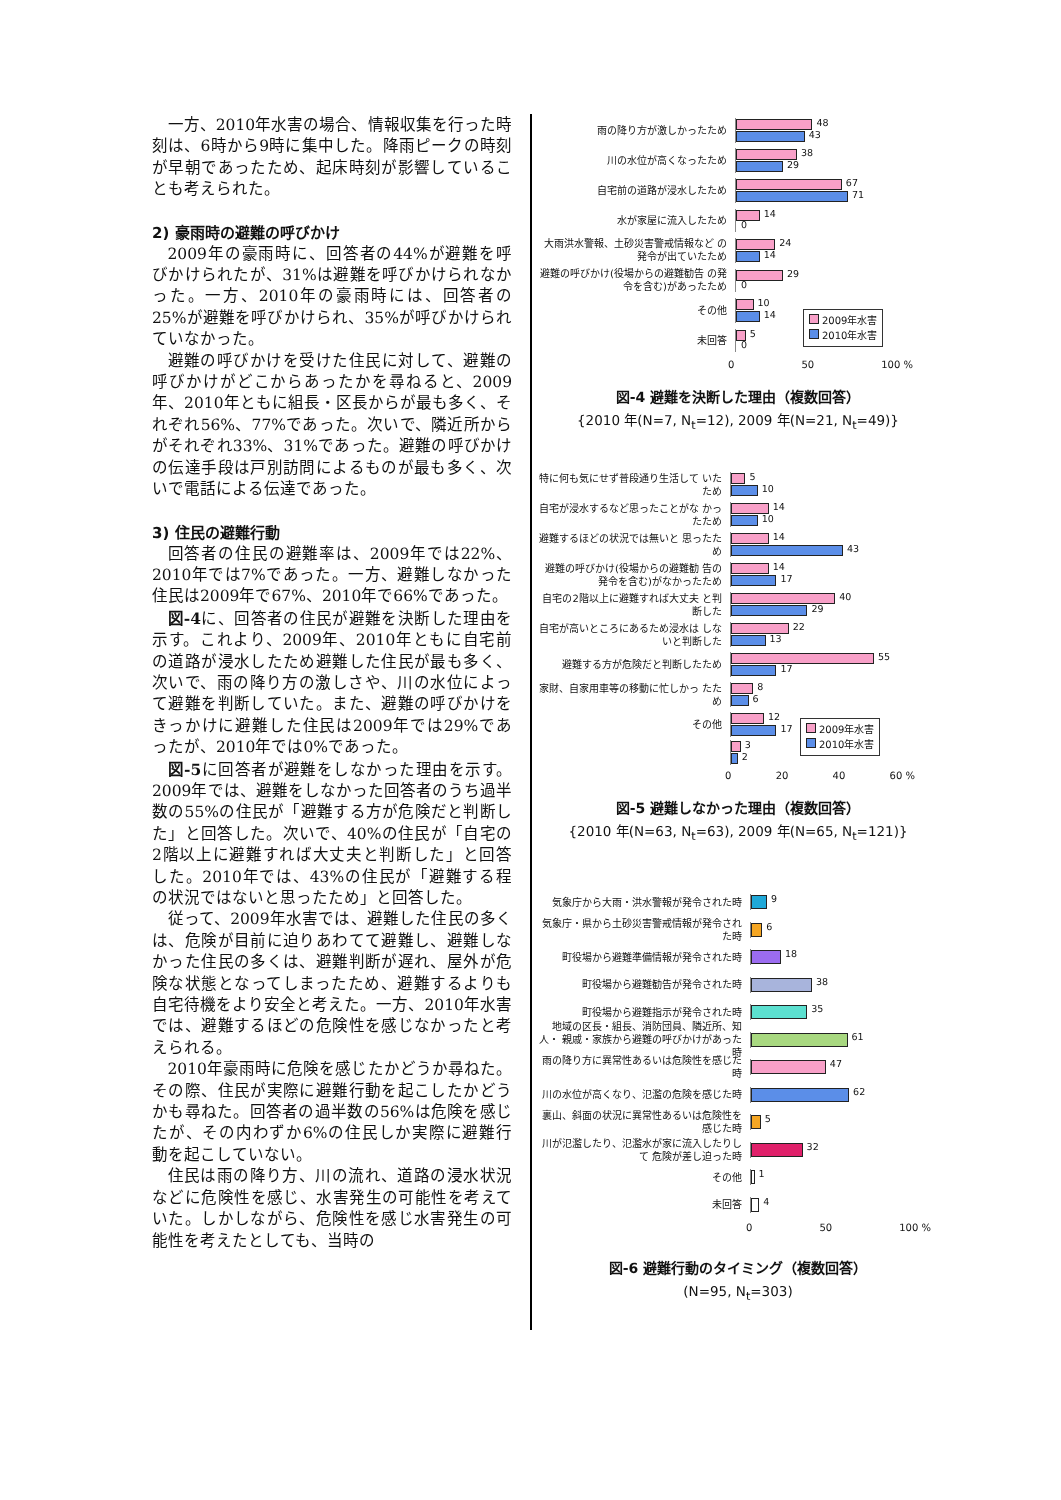一方、2010年水害の場合、情報収集を行った時刻は、6時から9時に集中した。降雨ピークの時刻が早朝であったため、起床時刻が影響していることも考えられた。
2) 豪雨時の避難の呼びかけ
2009年の豪雨時に、回答者の44%が避難を呼びかけられたが、31%は避難を呼びかけられなかった。一方、2010年の豪雨時には、回答者の25%が避難を呼びかけられ、35%が呼びかけられていなかった。
避難の呼びかけを受けた住民に対して、避難の呼びかけがどこからあったかを尋ねると、2009年、2010年ともに組長・区長からが最も多く、それぞれ56%、77%であった。次いで、隣近所からがそれぞれ33%、31%であった。避難の呼びかけの伝達手段は戸別訪問によるものが最も多く、次いで電話による伝達であった。
3) 住民の避難行動
回答者の住民の避難率は、2009年では22%、2010年では7%であった。一方、避難しなかった住民は2009年で67%、2010年で66%であった。
図-4に、回答者の住民が避難を決断した理由を示す。これより、2009年、2010年ともに自宅前の道路が浸水したため避難した住民が最も多く、次いで、雨の降り方の激しさや、川の水位によって避難を判断していた。また、避難の呼びかけをきっかけに避難した住民は2009年では29%であったが、2010年では0%であった。
図-5に回答者が避難をしなかった理由を示す。2009年では、避難をしなかった回答者のうち過半数の55%の住民が「避難する方が危険だと判断した」と回答した。次いで、40%の住民が「自宅の2階以上に避難すれば大丈夫と判断した」と回答した。2010年では、43%の住民が「避難する程の状況ではないと思ったため」と回答した。
従って、2009年水害では、避難した住民の多くは、危険が目前に迫りあわてて避難し、避難しなかった住民の多くは、避難判断が遅れ、屋外が危険な状態となってしまったため、避難するよりも自宅待機をより安全と考えた。一方、2010年水害では、避難するほどの危険性を感じなかったと考えられる。
2010年豪雨時に危険を感じたかどうか尋ねた。その際、住民が実際に避難行動を起こしたかどうかも尋ねた。回答者の過半数の56%は危険を感じたが、その内わずか6%の住民しか実際に避難行動を起こしていない。
住民は雨の降り方、川の流れ、道路の浸水状況などに危険性を感じ、水害発生の可能性を考えていた。しかしながら、危険性を感じ水害発生の可能性を考えたとしても、当時の
雨の降り方が激しかったため
48
43
川の水位が高くなったため
38
29
自宅前の道路が浸水したため
67
71
水が家屋に流入したため
14
0
大雨洪水警報、土砂災害警戒情報など の発令が出ていたため
24
14
避難の呼びかけ(役場からの避難勧告 の発令を含む)があったため
29
0
その他
10
14
未回答
5
0
0 50 100 %
2009年水害
2010年水害
図-4 避難を決断した理由（複数回答）
{2010 年(N=7, N<sub>t</sub>=12), 2009 年(N=21, N<sub>t</sub>=49)}
特に何も気にせず普段通り生活して いたため
5
10
自宅が浸水するなど思ったことがな かったため
14
10
避難するほどの状況では無いと 思ったため
14
43
避難の呼びかけ(役場からの避難勧 告の発令を含む)がなかったため
14
17
自宅の2階以上に避難すれば大丈夫 と判断した
40
29
自宅が高いところにあるため浸水は しないと判断した
22
13
避難する方が危険だと判断したため
55
17
家財、自家用車等の移動に忙しかっ たため
8
6
その他
12
17
3
2
0 20 40 60 %
2009年水害
2010年水害
図-5 避難しなかった理由（複数回答）
{2010 年(N=63, N<sub>t</sub>=63), 2009 年(N=65, N<sub>t</sub>=121)}
気象庁から大雨・洪水警報が発令された時
9
気象庁・県から土砂災害警戒情報が発令され た時
6
町役場から避難準備情報が発令された時
18
町役場から避難勧告が発令された時
38
町役場から避難指示が発令された時
35
地域の区長・組長、消防団員、隣近所、知人・ 親戚・家族から避難の呼びかけがあった時
61
雨の降り方に異常性あるいは危険性を感じた 時
47
川の水位が高くなり、氾濫の危険を感じた時
62
裏山、斜面の状況に異常性あるいは危険性を 感じた時
5
川が氾濫したり、氾濫水が家に流入したりして 危険が差し迫った時
32
その他
1
未回答
4
0 50 100 %
図-6 避難行動のタイミング（複数回答）
(N=95, N<sub>t</sub>=303)